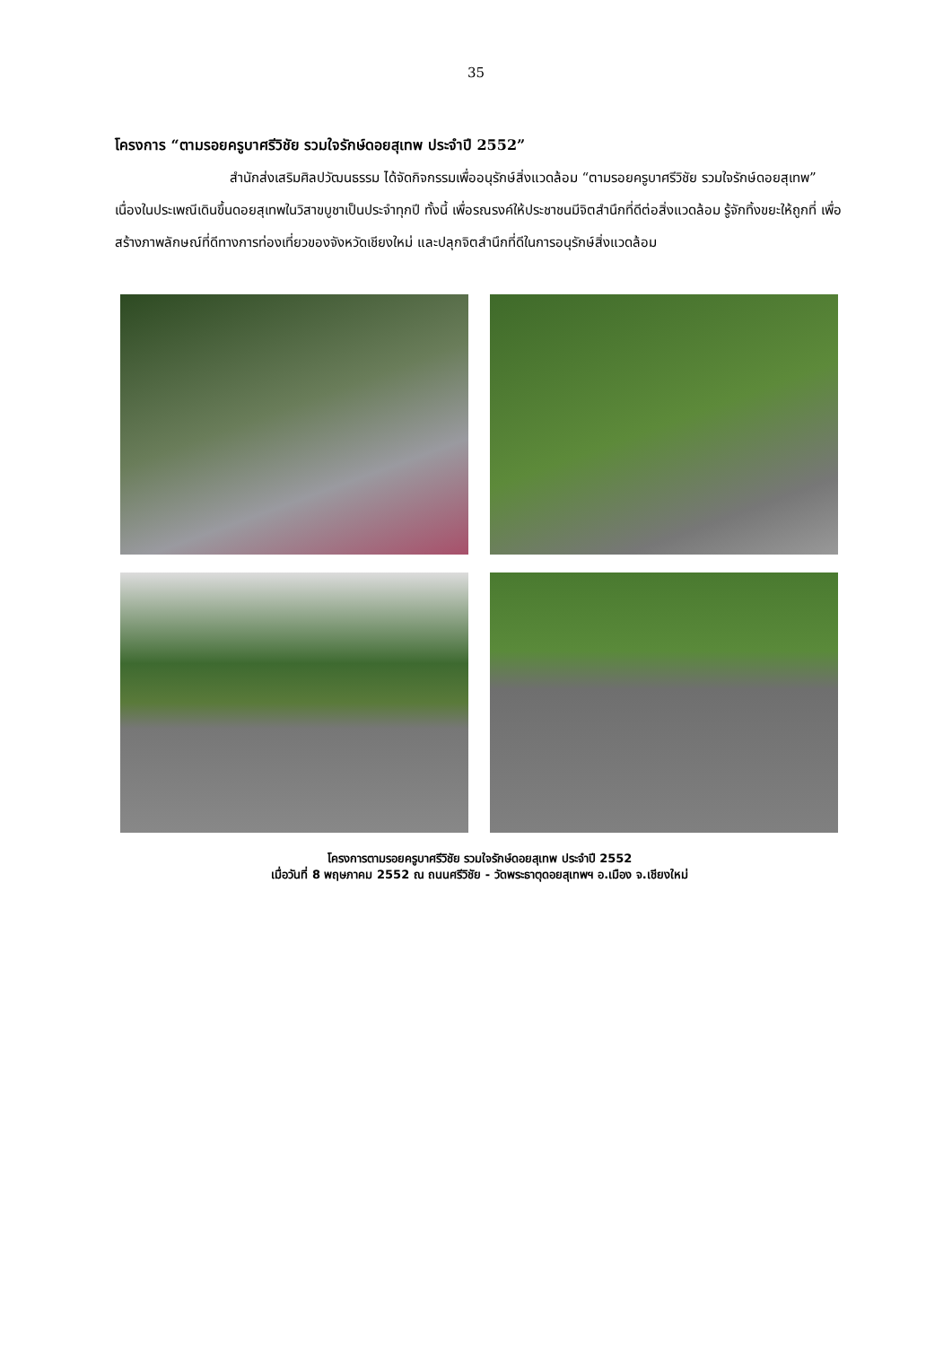35
โครงการ “ตามรอยครูบาศรีวิชัย รวมใจรักษ์ดอยสุเทพ ประจำปี 2552”
สำนักส่งเสริมศิลปวัฒนธรรม ได้จัดกิจกรรมเพื่ออนุรักษ์สิ่งแวดล้อม “ตามรอยครูบาศรีวิชัย รวมใจรักษ์ดอยสุเทพ” เนื่องในประเพณีเดินขึ้นดอยสุเทพในวิสาขบูชาเป็นประจำทุกปี ทั้งนี้ เพื่อรณรงค์ให้ประชาชนมีจิตสำนึกที่ดีต่อสิ่งแวดล้อม รู้จักทิ้งขยะให้ถูกที่ เพื่อสร้างภาพลักษณ์ที่ดีทางการท่องเที่ยวของจังหวัดเชียงใหม่ และปลุกจิตสำนึกที่ดีในการอนุรักษ์สิ่งแวดล้อม
โครงการตามรอยครูบาศรีวิชัย รวมใจรักษ์ดอยสุเทพ ประจำปี 2552
เมื่อวันที่ 8 พฤษภาคม 2552 ณ ถนนศรีวิชัย - วัดพระธาตุดอยสุเทพฯ อ.เมือง จ.เชียงใหม่